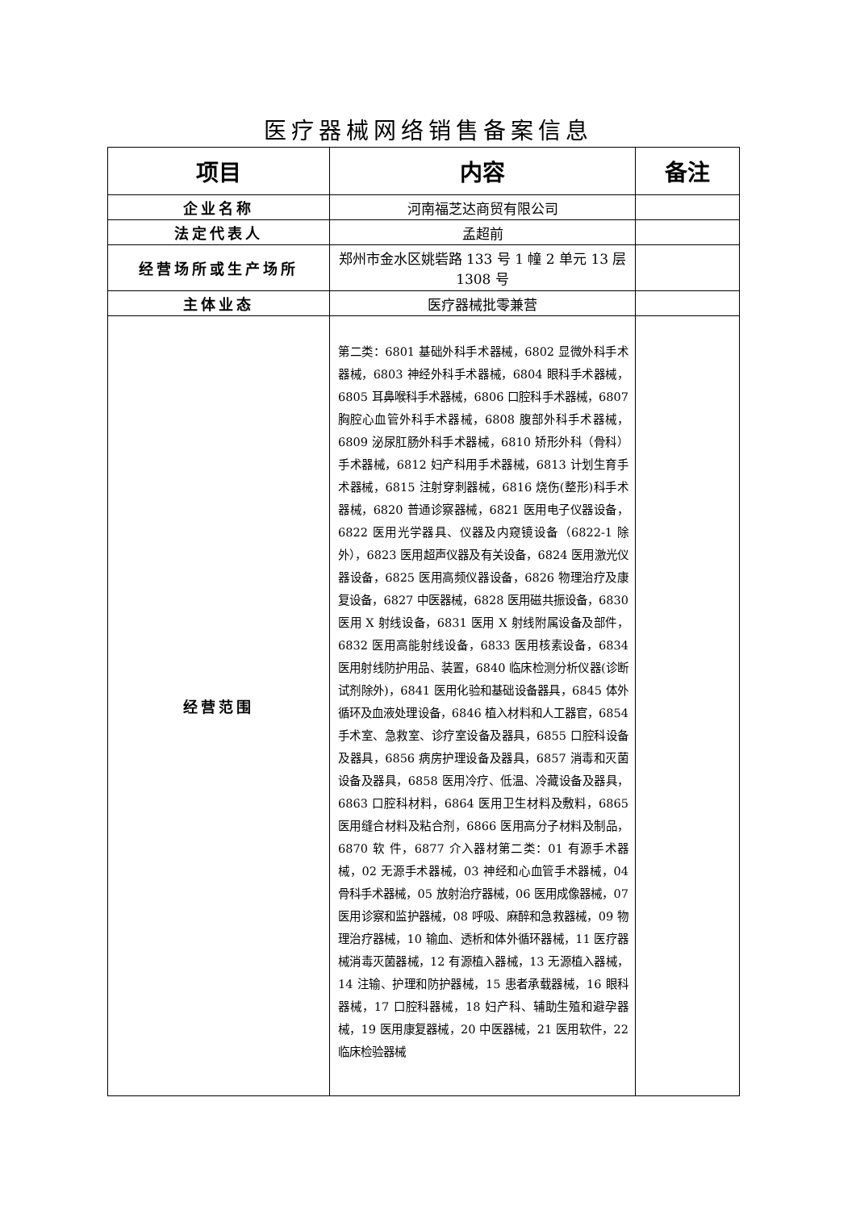医疗器械网络销售备案信息
| 项目 | 内容 | 备注 |
| --- | --- | --- |
| 企业名称 | 河南福芝达商贸有限公司 | |
| 法定代表人 | 孟超前 | |
| 经营场所或生产场所 | 郑州市金水区姚砦路 133 号 1 幢 2 单元 13 层 1308 号 | |
| 主体业态 | 医疗器械批零兼营 | |
| 经营范围 | 第二类：6801 基础外科手术器械，6802 显微外科手术器械，6803 神经外科手术器械，6804 眼科手术器械，6805 耳鼻喉科手术器械，6806 口腔科手术器械，6807 胸腔心血管外科手术器械，6808 腹部外科手术器械，6809 泌尿肛肠外科手术器械，6810 矫形外科（骨科）手术器械，6812 妇产科用手术器械，6813 计划生育手术器械，6815 注射穿刺器械，6816 烧伤(整形)科手术器械，6820 普通诊察器械，6821 医用电子仪器设备，6822 医用光学器具、仪器及内窥镜设备（6822-1 除外），6823 医用超声仪器及有关设备，6824 医用激光仪器设备，6825 医用高频仪器设备，6826 物理治疗及康复设备，6827 中医器械，6828 医用磁共振设备，6830 医用 X 射线设备，6831 医用 X 射线附属设备及部件，6832 医用高能射线设备，6833 医用核素设备，6834 医用射线防护用品、装置，6840 临床检测分析仪器(诊断试剂除外)，6841 医用化验和基础设备器具，6845 体外循环及血液处理设备，6846 植入材料和人工器官，6854 手术室、急救室、诊疗室设备及器具，6855 口腔科设备及器具，6856 病房护理设备及器具，6857 消毒和灭菌设备及器具，6858 医用冷疗、低温、冷藏设备及器具，6863 口腔科材料，6864 医用卫生材料及敷料，6865 医用缝合材料及粘合剂，6866 医用高分子材料及制品，6870 软 件，6877 介入器材第二类：01 有源手术器械，02 无源手术器械，03 神经和心血管手术器械，04 骨科手术器械，05 放射治疗器械，06 医用成像器械，07 医用诊察和监护器械，08 呼吸、麻醉和急救器械，09 物理治疗器械，10 输血、透析和体外循环器械，11 医疗器械消毒灭菌器械，12 有源植入器械，13 无源植入器械，14 注输、护理和防护器械，15 患者承载器械，16 眼科器械，17 口腔科器械，18 妇产科、辅助生殖和避孕器械，19 医用康复器械，20 中医器械，21 医用软件，22 临床检验器械 | |